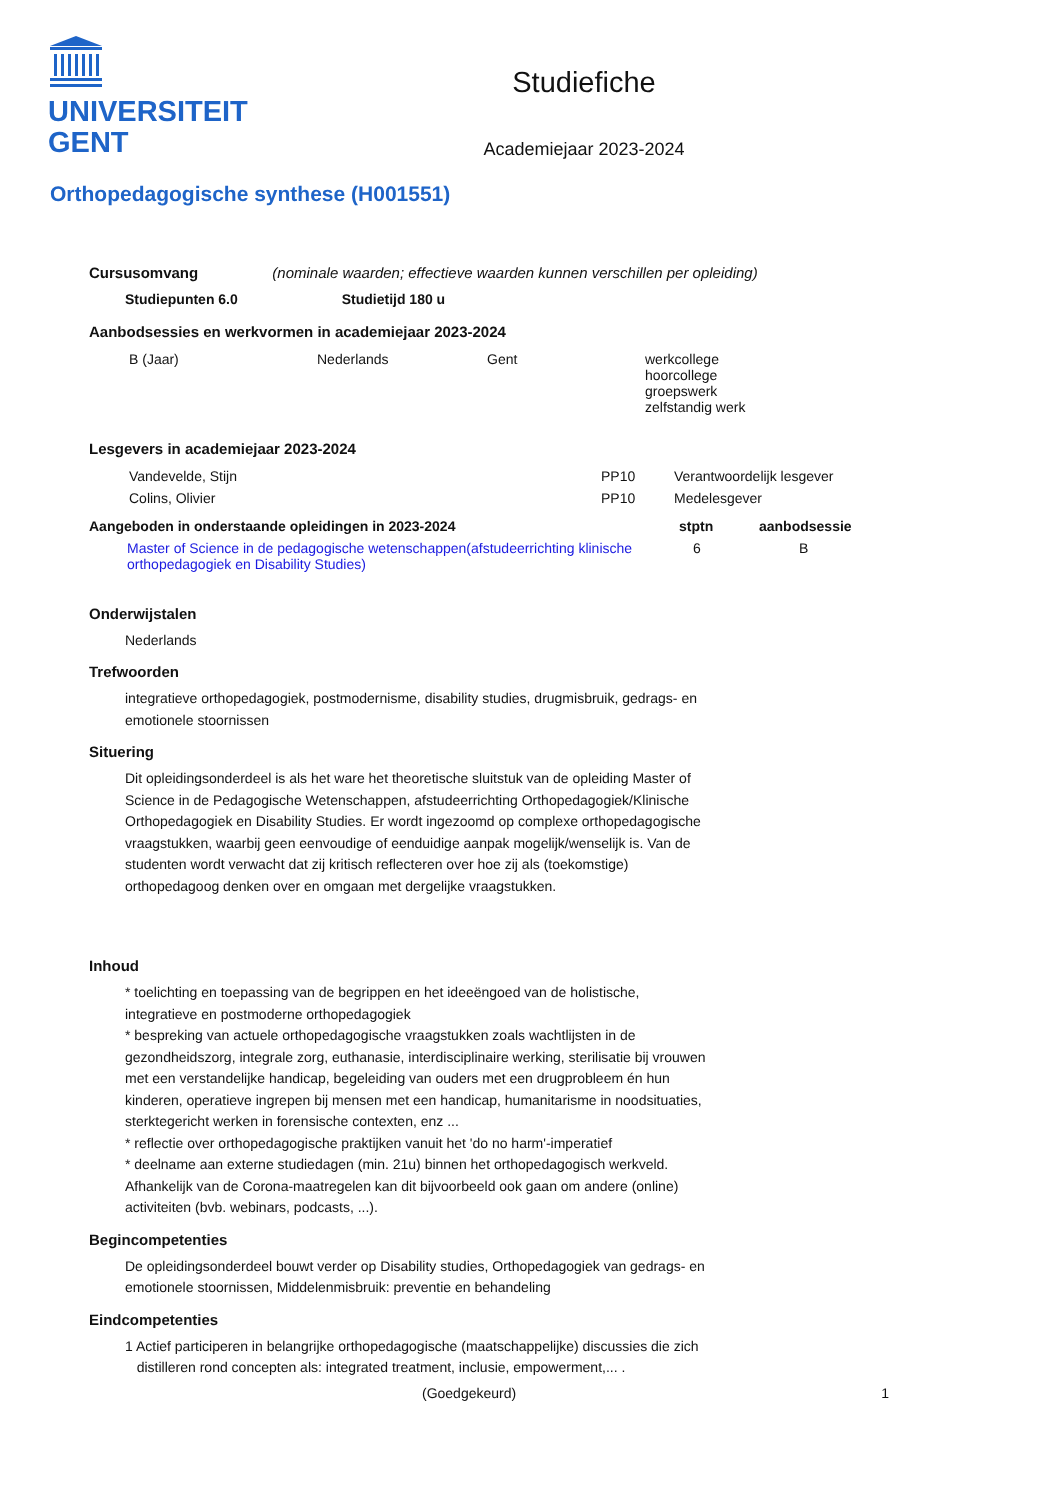UNIVERSITEIT
GENT
Studiefiche
Academiejaar 2023-2024
Orthopedagogische synthese (H001551)
Cursusomvang (nominale waarden; effectieve waarden kunnen verschillen per opleiding)
Studiepunten 6.0 Studietijd 180 u
Aanbodsessies en werkvormen in academiejaar 2023-2024
| B (Jaar) | Nederlands | Gent | werkcollege hoorcollege groepswerk zelfstandig werk |
Lesgevers in academiejaar 2023-2024
| Vandevelde, Stijn | PP10 | Verantwoordelijk lesgever |
| Colins, Olivier | PP10 | Medelesgever |
| Aangeboden in onderstaande opleidingen in 2023-2024 | stptn | aanbodsessie |
| --- | --- | --- |
| Master of Science in de pedagogische wetenschappen(afstudeerrichting klinische orthopedagogiek en Disability Studies) | 6 | B |
Onderwijstalen
Nederlands
Trefwoorden
integratieve orthopedagogiek, postmodernisme, disability studies, drugmisbruik, gedrags- en emotionele stoornissen
Situering
Dit opleidingsonderdeel is als het ware het theoretische sluitstuk van de opleiding Master of Science in de Pedagogische Wetenschappen, afstudeerrichting Orthopedagogiek/Klinische Orthopedagogiek en Disability Studies. Er wordt ingezoomd op complexe orthopedagogische vraagstukken, waarbij geen eenvoudige of eenduidige aanpak mogelijk/wenselijk is. Van de studenten wordt verwacht dat zij kritisch reflecteren over hoe zij als (toekomstige) orthopedagoog denken over en omgaan met dergelijke vraagstukken.
Inhoud
* toelichting en toepassing van de begrippen en het ideeëngoed van de holistische, integratieve en postmoderne orthopedagogiek
* bespreking van actuele orthopedagogische vraagstukken zoals wachtlijsten in de gezondheidszorg, integrale zorg, euthanasie, interdisciplinaire werking, sterilisatie bij vrouwen met een verstandelijke handicap, begeleiding van ouders met een drugprobleem én hun kinderen, operatieve ingrepen bij mensen met een handicap, humanitarisme in noodsituaties, sterktegericht werken in forensische contexten, enz ...
* reflectie over orthopedagogische praktijken vanuit het 'do no harm'-imperatief
* deelname aan externe studiedagen (min. 21u) binnen het orthopedagogisch werkveld. Afhankelijk van de Corona-maatregelen kan dit bijvoorbeeld ook gaan om andere (online) activiteiten (bvb. webinars, podcasts, ...).
Begincompetenties
De opleidingsonderdeel bouwt verder op Disability studies, Orthopedagogiek van gedrags- en emotionele stoornissen, Middelenmisbruik: preventie en behandeling
Eindcompetenties
1 Actief participeren in belangrijke orthopedagogische (maatschappelijke) discussies die zich
distilleren rond concepten als: integrated treatment, inclusie, empowerment,... .
(Goedgekeurd) 1